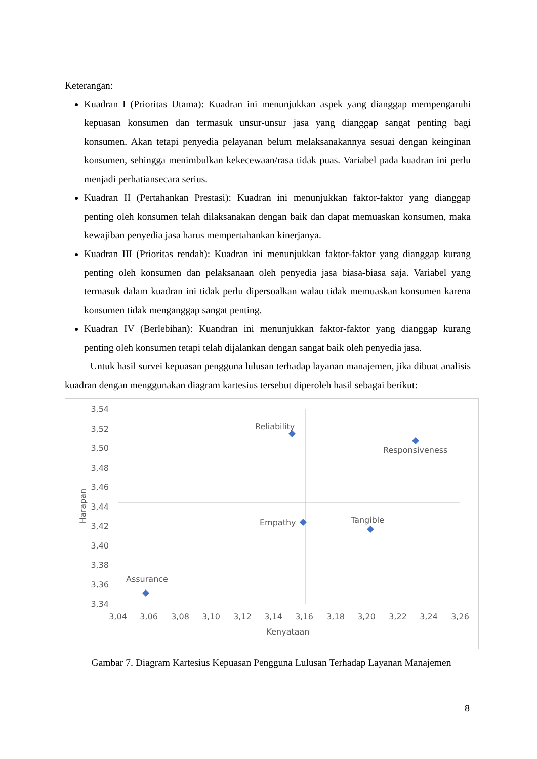Keterangan:
Kuadran I (Prioritas Utama): Kuadran ini menunjukkan aspek yang dianggap mempengaruhi kepuasan konsumen dan termasuk unsur-unsur jasa yang dianggap sangat penting bagi konsumen. Akan tetapi penyedia pelayanan belum melaksanakannya sesuai dengan keinginan konsumen, sehingga menimbulkan kekecewaan/rasa tidak puas. Variabel pada kuadran ini perlu menjadi perhatiansecara serius.
Kuadran II (Pertahankan Prestasi): Kuadran ini menunjukkan faktor-faktor yang dianggap penting oleh konsumen telah dilaksanakan dengan baik dan dapat memuaskan konsumen, maka kewajiban penyedia jasa harus mempertahankan kinerjanya.
Kuadran III (Prioritas rendah): Kuadran ini menunjukkan faktor-faktor yang dianggap kurang penting oleh konsumen dan pelaksanaan oleh penyedia jasa biasa-biasa saja. Variabel yang termasuk dalam kuadran ini tidak perlu dipersoalkan walau tidak memuaskan konsumen karena konsumen tidak menganggap sangat penting.
Kuadran IV (Berlebihan): Kuandran ini menunjukkan faktor-faktor yang dianggap kurang penting oleh konsumen tetapi telah dijalankan dengan sangat baik oleh penyedia jasa.
Untuk hasil survei kepuasan pengguna lulusan terhadap layanan manajemen, jika dibuat analisis kuadran dengan menggunakan diagram kartesius tersebut diperoleh hasil sebagai berikut:
3,54
3,52
3,50
3,48
3,46
3,44
3,42
3,40
3,38
3,36
3,34
3,04
3,06
3,08
3,10
3,12
3,14
3,16
3,18
3,20
3,22
3,24
3,26
Kenyataan
Harapan
Reliability
Responsiveness
Empathy
Tangible
Assurance
Gambar 7. Diagram Kartesius Kepuasan Pengguna Lulusan Terhadap Layanan Manajemen
8